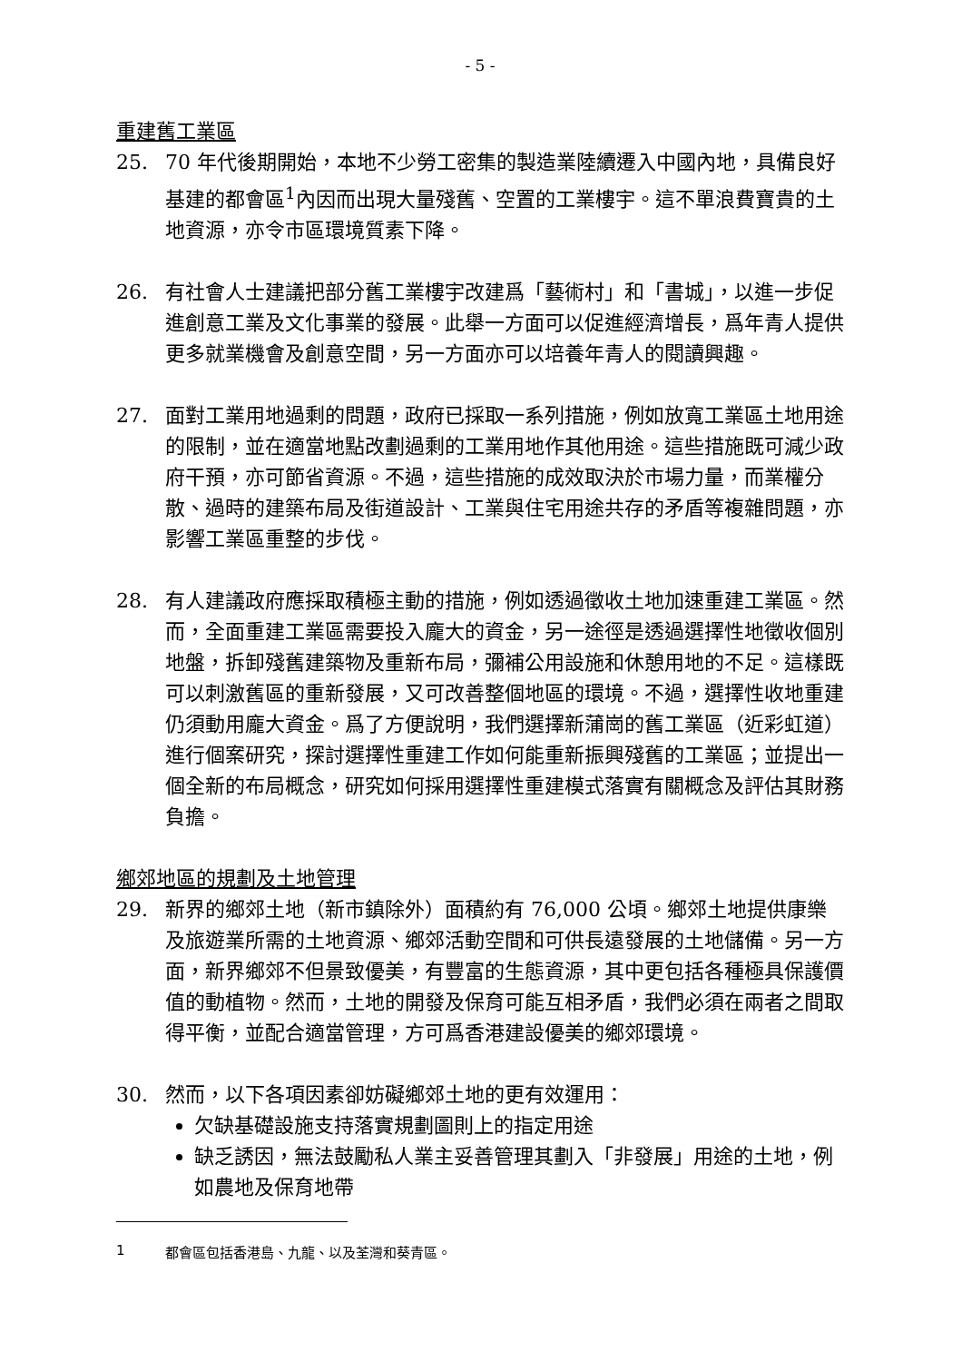- 5 -
重建舊工業區
25. 70 年代後期開始，本地不少勞工密集的製造業陸續遷入中國內地，具備良好基建的都會區<sup>1</sup>內因而出現大量殘舊、空置的工業樓宇。這不單浪費寶貴的土地資源，亦令市區環境質素下降。
26. 有社會人士建議把部分舊工業樓宇改建爲「藝術村」和「書城」，以進一步促進創意工業及文化事業的發展。此舉一方面可以促進經濟增長，爲年青人提供更多就業機會及創意空間，另一方面亦可以培養年青人的閱讀興趣。
27. 面對工業用地過剩的問題，政府已採取一系列措施，例如放寬工業區土地用途的限制，並在適當地點改劃過剩的工業用地作其他用途。這些措施既可減少政府干預，亦可節省資源。不過，這些措施的成效取決於市場力量，而業權分散、過時的建築布局及街道設計、工業與住宅用途共存的矛盾等複雜問題，亦影響工業區重整的步伐。
28. 有人建議政府應採取積極主動的措施，例如透過徵收土地加速重建工業區。然而，全面重建工業區需要投入龐大的資金，另一途徑是透過選擇性地徵收個別地盤，拆卸殘舊建築物及重新布局，彌補公用設施和休憩用地的不足。這樣既可以刺激舊區的重新發展，又可改善整個地區的環境。不過，選擇性收地重建仍須動用龐大資金。爲了方便說明，我們選擇新蒲崗的舊工業區（近彩虹道）進行個案研究，探討選擇性重建工作如何能重新振興殘舊的工業區；並提出一個全新的布局概念，研究如何採用選擇性重建模式落實有關概念及評估其財務負擔。
鄉郊地區的規劃及土地管理
29. 新界的鄉郊土地（新市鎮除外）面積約有 76,000 公頃。鄉郊土地提供康樂及旅遊業所需的土地資源、鄉郊活動空間和可供長遠發展的土地儲備。另一方面，新界鄉郊不但景致優美，有豐富的生態資源，其中更包括各種極具保護價值的動植物。然而，土地的開發及保育可能互相矛盾，我們必須在兩者之間取得平衡，並配合適當管理，方可爲香港建設優美的鄉郊環境。
30. 然而，以下各項因素卻妨礙鄉郊土地的更有效運用：
欠缺基礎設施支持落實規劃圖則上的指定用途
缺乏誘因，無法鼓勵私人業主妥善管理其劃入「非發展」用途的土地，例如農地及保育地帶
1 都會區包括香港島、九龍、以及荃灣和葵青區。